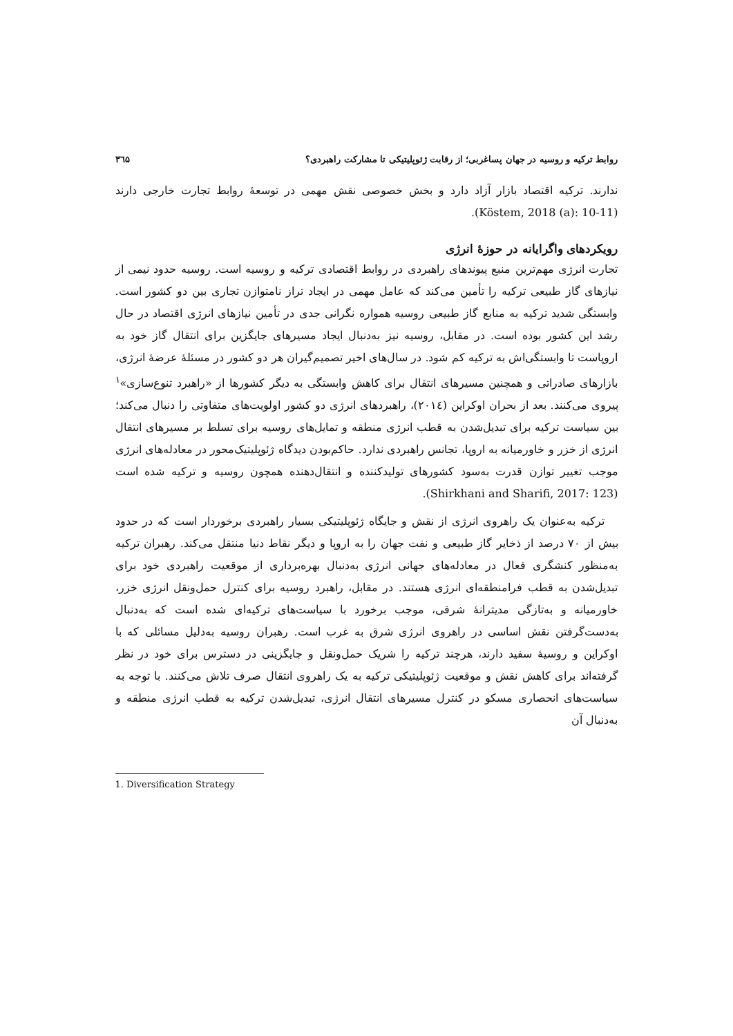روابط ترکیه و روسیه در جهان پساغربی؛ از رقابت ژئوپلیتیکی تا مشارکت راهبردی؟ ۳٦۵
ندارند. ترکیه اقتصاد بازار آزاد دارد و بخش خصوصی نقش مهمی در توسعهٔ روابط تجارت خارجی دارند (Köstem, 2018 (a): 10-11).
رویکردهای واگرایانه در حوزهٔ انرژی
تجارت انرژی مهم‌ترین منبع پیوندهای راهبردی در روابط اقتصادی ترکیه و روسیه است. روسیه حدود نیمی از نیازهای گاز طبیعی ترکیه را تأمین می‌کند که عامل مهمی در ایجاد تراز نامتوازن تجاری بین دو کشور است. وابستگی شدید ترکیه به منابع گاز طبیعی روسیه همواره نگرانی جدی در تأمین نیازهای انرژی اقتصاد در حال رشد این کشور بوده است. در مقابل، روسیه نیز به‌دنبال ایجاد مسیرهای جایگزین برای انتقال گاز خود به اروپاست تا وابستگی‌اش به ترکیه کم شود. در سال‌های اخیر تصمیم‌گیران هر دو کشور در مسئلهٔ عرضهٔ انرژی، بازارهای صادراتی و همچنین مسیرهای انتقال برای کاهش وابستگی به دیگر کشورها از «راهبرد تنوع‌سازی»<sup>۱</sup> پیروی می‌کنند. بعد از بحران اوکراین (۲۰۱٤)، راهبردهای انرژی دو کشور اولویت‌های متفاوتی را دنبال می‌کند؛ بین سیاست ترکیه برای تبدیل‌شدن به قطب انرژی منطقه و تمایل‌های روسیه برای تسلط بر مسیرهای انتقال انرژی از خزر و خاورمیانه به اروپا، تجانس راهبردی ندارد. حاکم‌بودن دیدگاه ژئوپلیتیک‌محور در معادله‌های انرژی موجب تغییر توازن قدرت به‌سود کشورهای تولیدکننده و انتقال‌دهنده همچون روسیه و ترکیه شده است (Shirkhani and Sharifi, 2017: 123).
ترکیه به‌عنوان یک راهروی انرژی از نقش و جایگاه ژئوپلیتیکی بسیار راهبردی برخوردار است که در حدود بیش از ۷۰ درصد از ذخایر گاز طبیعی و نفت جهان را به اروپا و دیگر نقاط دنیا منتقل می‌کند. رهبران ترکیه به‌منظور کنشگری فعال در معادله‌های جهانی انرژی به‌دنبال بهره‌برداری از موقعیت راهبردی خود برای تبدیل‌شدن به قطب فرامنطقه‌ای انرژی هستند. در مقابل، راهبرد روسیه برای کنترل حمل‌ونقل انرژی خزر، خاورمیانه و به‌تازگی مدیترانهٔ شرقی، موجب برخورد با سیاست‌های ترکیه‌ای شده است که به‌دنبال به‌دست‌گرفتن نقش اساسی در راهروی انرژی شرق به غرب است. رهبران روسیه به‌دلیل مسائلی که با اوکراین و روسیهٔ سفید دارند، هرچند ترکیه را شریک حمل‌ونقل و جایگزینی در دسترس برای خود در نظر گرفته‌اند برای کاهش نقش و موقعیت ژئوپلیتیکی ترکیه به یک راهروی انتقال صرف تلاش می‌کنند. با توجه به سیاست‌های انحصاری مسکو در کنترل مسیرهای انتقال انرژی، تبدیل‌شدن ترکیه به قطب انرژی منطقه و به‌دنبال آن
1. Diversification Strategy